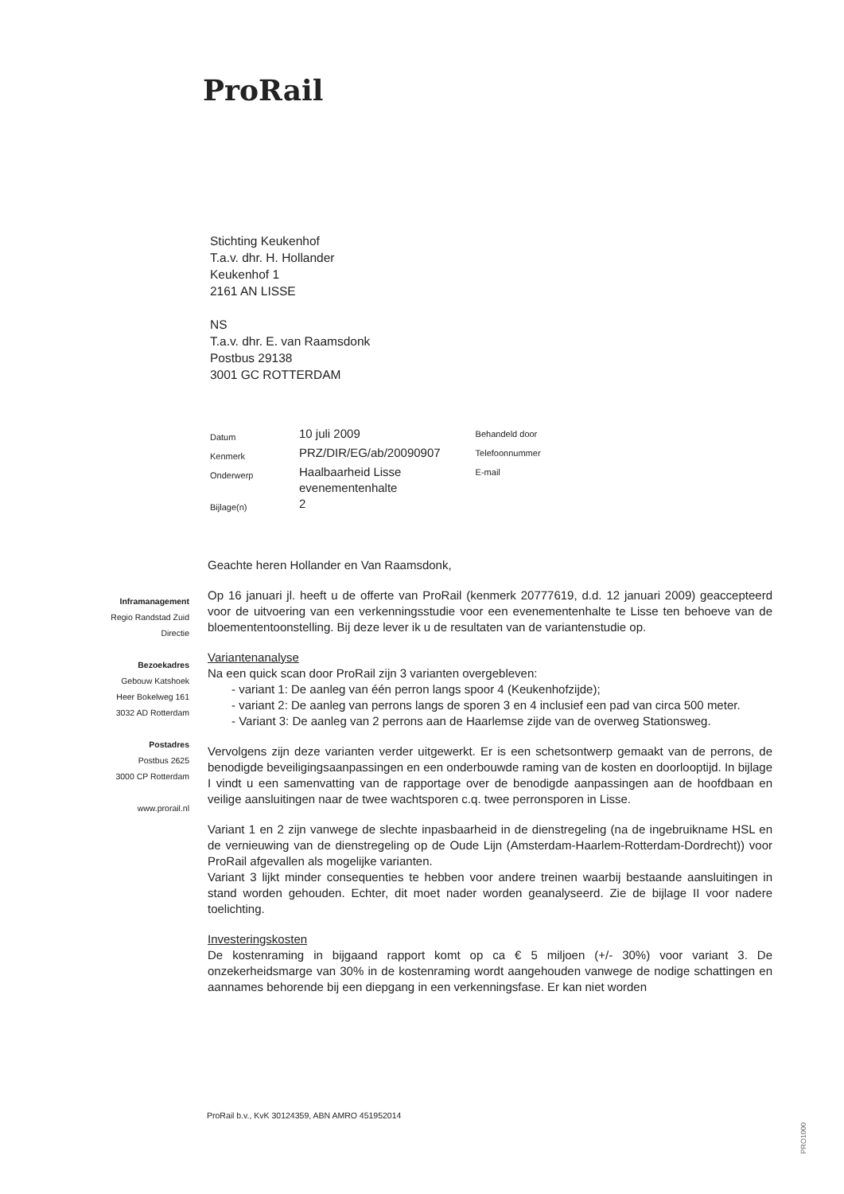ProRail
Stichting Keukenhof
T.a.v. dhr. H. Hollander
Keukenhof 1
2161 AN LISSE
NS
T.a.v. dhr. E. van Raamsdonk
Postbus 29138
3001 GC ROTTERDAM
| Datum | 10 juli 2009 | Behandeld door |
| Kenmerk | PRZ/DIR/EG/ab/20090907 | Telefoonnummer |
| Onderwerp | Haalbaarheid Lisse evenementenhalte | E-mail |
| Bijlage(n) | 2 | |
Inframanagement
Regio Randstad Zuid
Directie
Bezoekadres
Gebouw Katshoek
Heer Bokelweg 161
3032 AD Rotterdam
Postadres
Postbus 2625
3000 CP Rotterdam
www.prorail.nl
Geachte heren Hollander en Van Raamsdonk,
Op 16 januari jl. heeft u de offerte van ProRail (kenmerk 20777619, d.d. 12 januari 2009) geaccepteerd voor de uitvoering van een verkenningsstudie voor een evenementenhalte te Lisse ten behoeve van de bloemententoonstelling. Bij deze lever ik u de resultaten van de variantenstudie op.
Variantenanalyse
Na een quick scan door ProRail zijn 3 varianten overgebleven:
- variant 1: De aanleg van één perron langs spoor 4 (Keukenhofzijde);
- variant 2: De aanleg van perrons langs de sporen 3 en 4 inclusief een pad van circa 500 meter.
- Variant 3: De aanleg van 2 perrons aan de Haarlemse zijde van de overweg Stationsweg.
Vervolgens zijn deze varianten verder uitgewerkt. Er is een schetsontwerp gemaakt van de perrons, de benodigde beveiligingsaanpassingen en een onderbouwde raming van de kosten en doorlooptijd. In bijlage I vindt u een samenvatting van de rapportage over de benodigde aanpassingen aan de hoofdbaan en veilige aansluitingen naar de twee wachtsporen c.q. twee perronsporen in Lisse.
Variant 1 en 2 zijn vanwege de slechte inpasbaarheid in de dienstregeling (na de ingebruikname HSL en de vernieuwing van de dienstregeling op de Oude Lijn (Amsterdam-Haarlem-Rotterdam-Dordrecht)) voor ProRail afgevallen als mogelijke varianten.
Variant 3 lijkt minder consequenties te hebben voor andere treinen waarbij bestaande aansluitingen in stand worden gehouden. Echter, dit moet nader worden geanalyseerd. Zie de bijlage II voor nadere toelichting.
Investeringskosten
De kostenraming in bijgaand rapport komt op ca € 5 miljoen (+/- 30%) voor variant 3. De onzekerheidsmarge van 30% in de kostenraming wordt aangehouden vanwege de nodige schattingen en aannames behorende bij een diepgang in een verkenningsfase. Er kan niet worden
ProRail b.v., KvK 30124359, ABN AMRO 451952014
PRO1000